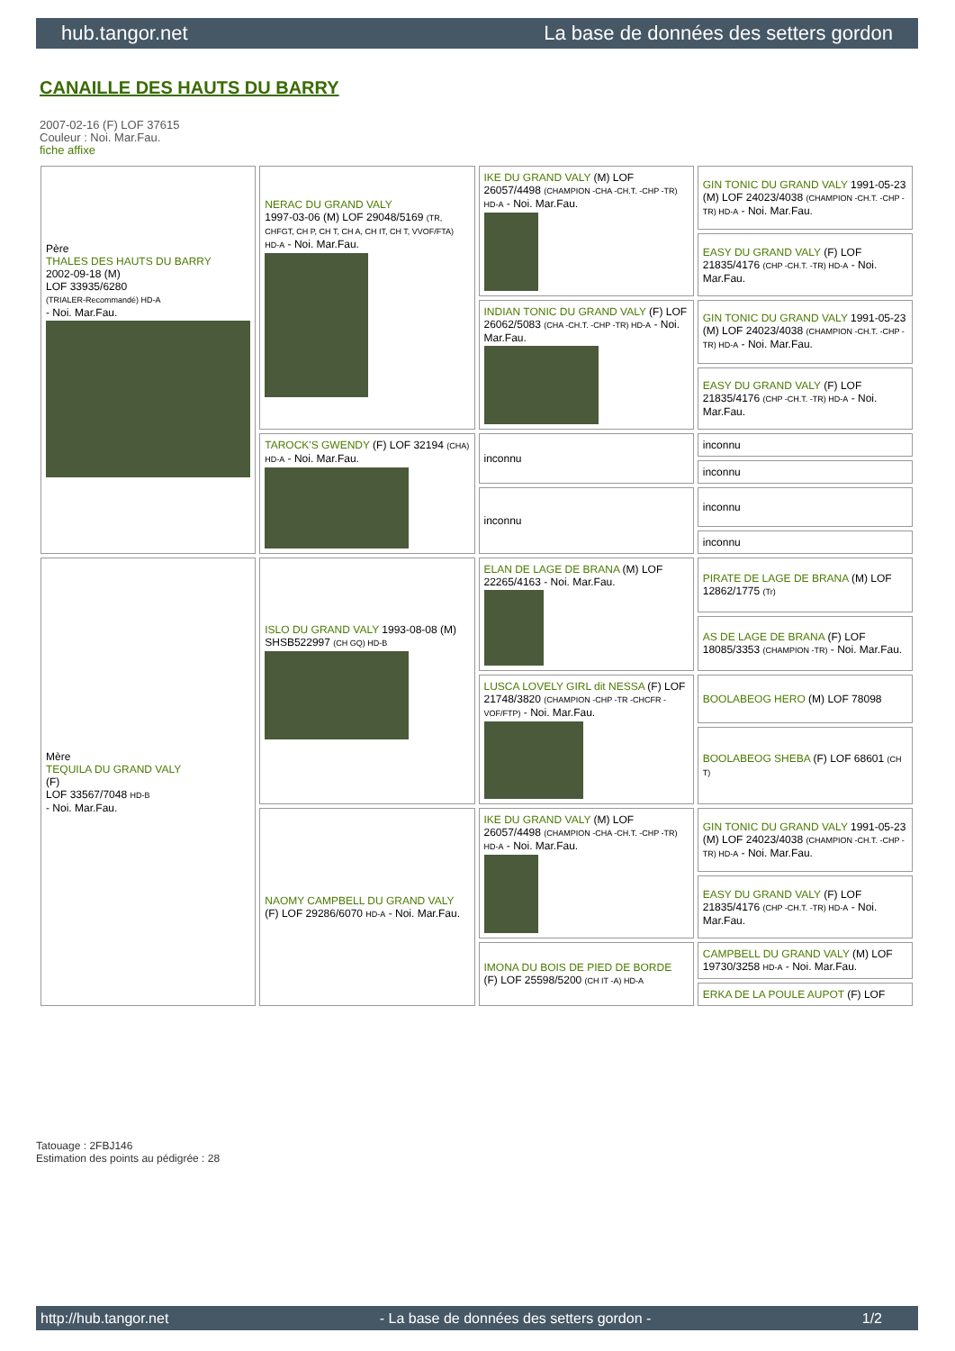hub.tangor.net La base de données des setters gordon
CANAILLE DES HAUTS DU BARRY
2007-02-16 (F) LOF 37615
Couleur : Noi. Mar.Fau.
fiche affixe
| Père THALES DES HAUTS DU BARRY 2002-09-18 (M) LOF 33935/6280 (TRIALER-Recommandé) HD-A - Noi. Mar.Fau. | NERAC DU GRAND VALY 1997-03-06 (M) LOF 29048/5169 (TR, CHFGT, CH P, CH T, CH A, CH IT, CH T, VVOF/FTA) HD-A - Noi. Mar.Fau. | IKE DU GRAND VALY (M) LOF 26057/4498 (CHAMPION -CHA -CH.T. -CHP -TR) HD-A - Noi. Mar.Fau. | GIN TONIC DU GRAND VALY 1991-05-23 (M) LOF 24023/4038 (CHAMPION -CH.T. -CHP -TR) HD-A - Noi. Mar.Fau. |
| | | | EASY DU GRAND VALY (F) LOF 21835/4176 (CHP -CH.T. -TR) HD-A - Noi. Mar.Fau. |
| | | INDIAN TONIC DU GRAND VALY (F) LOF 26062/5083 (CHA -CH.T. -CHP -TR) HD-A - Noi. Mar.Fau. | GIN TONIC DU GRAND VALY 1991-05-23 (M) LOF 24023/4038 (CHAMPION -CH.T. -CHP -TR) HD-A - Noi. Mar.Fau. |
| | | | EASY DU GRAND VALY (F) LOF 21835/4176 (CHP -CH.T. -TR) HD-A - Noi. Mar.Fau. |
| | TAROCK'S GWENDY (F) LOF 32194 (CHA) HD-A - Noi. Mar.Fau. | inconnu | inconnu |
| | | | inconnu |
| | | inconnu | inconnu |
| | | | inconnu |
| Mère TEQUILA DU GRAND VALY (F) LOF 33567/7048 HD-B - Noi. Mar.Fau. | ISLO DU GRAND VALY 1993-08-08 (M) SHSB522997 (CH GQ) HD-B | ELAN DE LAGE DE BRANA (M) LOF 22265/4163 - Noi. Mar.Fau. | PIRATE DE LAGE DE BRANA (M) LOF 12862/1775 (Tr) |
| | | | AS DE LAGE DE BRANA (F) LOF 18085/3353 (CHAMPION -TR) - Noi. Mar.Fau. |
| | | LUSCA LOVELY GIRL dit NESSA (F) LOF 21748/3820 (CHAMPION -CHP -TR -CHCFR -VOF/FTP) - Noi. Mar.Fau. | BOOLABEOG HERO (M) LOF 78098 |
| | | | BOOLABEOG SHEBA (F) LOF 68601 (CH T) |
| | NAOMY CAMPBELL DU GRAND VALY (F) LOF 29286/6070 HD-A - Noi. Mar.Fau. | IKE DU GRAND VALY (M) LOF 26057/4498 (CHAMPION -CHA -CH.T. -CHP -TR) HD-A - Noi. Mar.Fau. | GIN TONIC DU GRAND VALY 1991-05-23 (M) LOF 24023/4038 (CHAMPION -CH.T. -CHP -TR) HD-A - Noi. Mar.Fau. |
| | | | EASY DU GRAND VALY (F) LOF 21835/4176 (CHP -CH.T. -TR) HD-A - Noi. Mar.Fau. |
| | | IMONA DU BOIS DE PIED DE BORDE (F) LOF 25598/5200 (CH IT -A) HD-A | CAMPBELL DU GRAND VALY (M) LOF 19730/3258 HD-A - Noi. Mar.Fau. |
| | | | ERKA DE LA POULE AUPOT (F) LOF |
Tatouage : 2FBJ146
Estimation des points au pédigrée : 28
http://hub.tangor.net - La base de données des setters gordon - 1/2